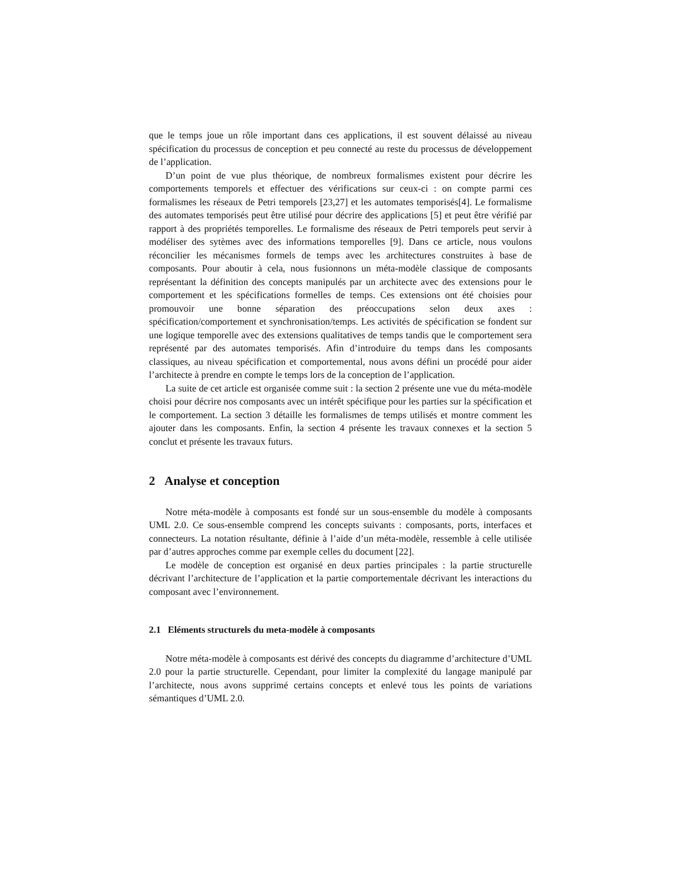que le temps joue un rôle important dans ces applications, il est souvent délaissé au niveau spécification du processus de conception et peu connecté au reste du processus de développement de l’application.
D’un point de vue plus théorique, de nombreux formalismes existent pour décrire les comportements temporels et effectuer des vérifications sur ceux-ci : on compte parmi ces formalismes les réseaux de Petri temporels [23,27] et les automates temporisés[4]. Le formalisme des automates temporisés peut être utilisé pour décrire des applications [5] et peut être vérifié par rapport à des propriétés temporelles. Le formalisme des réseaux de Petri temporels peut servir à modéliser des sytèmes avec des informations temporelles [9]. Dans ce article, nous voulons réconcilier les mécanismes formels de temps avec les architectures construites à base de composants. Pour aboutir à cela, nous fusionnons un méta-modèle classique de composants représentant la définition des concepts manipulés par un architecte avec des extensions pour le comportement et les spécifications formelles de temps. Ces extensions ont été choisies pour promouvoir une bonne séparation des préoccupations selon deux axes : spécification/comportement et synchronisation/temps. Les activités de spécification se fondent sur une logique temporelle avec des extensions qualitatives de temps tandis que le comportement sera représenté par des automates temporisés. Afin d’introduire du temps dans les composants classiques, au niveau spécification et comportemental, nous avons défini un procédé pour aider l’architecte à prendre en compte le temps lors de la conception de l’application.
La suite de cet article est organisée comme suit : la section 2 présente une vue du méta-modèle choisi pour décrire nos composants avec un intérêt spécifique pour les parties sur la spécification et le comportement. La section 3 détaille les formalismes de temps utilisés et montre comment les ajouter dans les composants. Enfin, la section 4 présente les travaux connexes et la section 5 conclut et présente les travaux futurs.
2 Analyse et conception
Notre méta-modèle à composants est fondé sur un sous-ensemble du modèle à composants UML 2.0. Ce sous-ensemble comprend les concepts suivants : composants, ports, interfaces et connecteurs. La notation résultante, définie à l’aide d’un méta-modèle, ressemble à celle utilisée par d’autres approches comme par exemple celles du document [22].
Le modèle de conception est organisé en deux parties principales : la partie structurelle décrivant l’architecture de l’application et la partie comportementale décrivant les interactions du composant avec l’environnement.
2.1 Eléments structurels du meta-modèle à composants
Notre méta-modèle à composants est dérivé des concepts du diagramme d’architecture d’UML 2.0 pour la partie structurelle. Cependant, pour limiter la complexité du langage manipulé par l’architecte, nous avons supprimé certains concepts et enlevé tous les points de variations sémantiques d’UML 2.0.